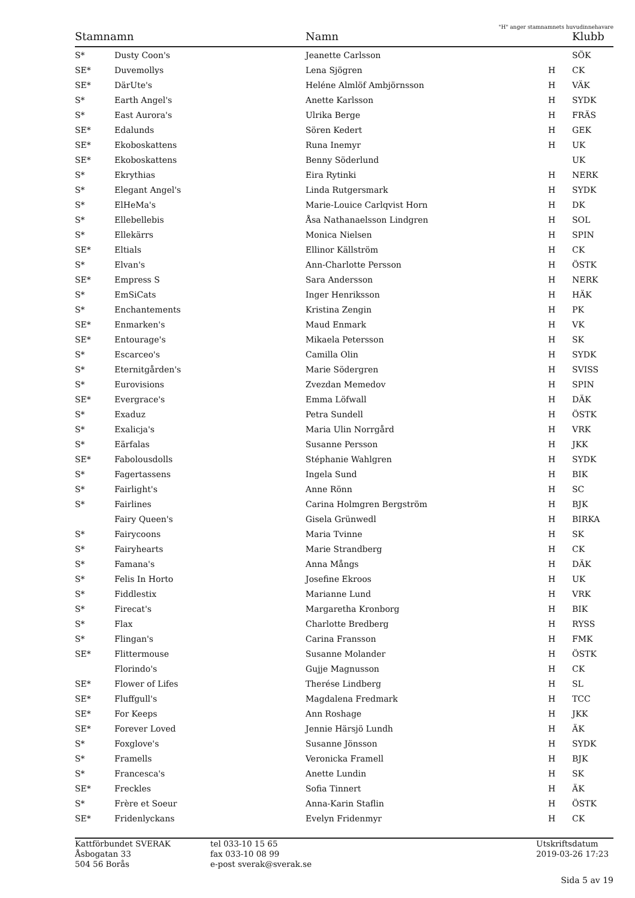"H" anger stamnamnets huvudinnehavare
| Stamnamn | | Namn | | Klubb |
| --- | --- | --- | --- | --- |
| S* | Dusty Coon's | Jeanette Carlsson | | SÖK |
| SE* | Duvemollys | Lena Sjögren | H | CK |
| SE* | DärUte's | Heléne Almlöf Ambjörnsson | H | VÄK |
| S* | Earth Angel's | Anette Karlsson | H | SYDK |
| S* | East Aurora's | Ulrika Berge | H | FRÄS |
| SE* | Edalunds | Sören Kedert | H | GEK |
| SE* | Ekoboskattens | Runa Inemyr | H | UK |
| SE* | Ekoboskattens | Benny Söderlund | | UK |
| S* | Ekrythias | Eira Rytinki | H | NERK |
| S* | Elegant Angel's | Linda Rutgersmark | H | SYDK |
| S* | ElHeMa's | Marie-Louice Carlqvist Horn | H | DK |
| S* | Ellebellebis | Åsa Nathanaelsson Lindgren | H | SOL |
| S* | Ellekärrs | Monica Nielsen | H | SPIN |
| SE* | Eltials | Ellinor Källström | H | CK |
| S* | Elvan's | Ann-Charlotte Persson | H | ÖSTK |
| SE* | Empress S | Sara Andersson | H | NERK |
| S* | EmSiCats | Inger Henriksson | H | HÄK |
| S* | Enchantements | Kristina Zengin | H | PK |
| SE* | Enmarken's | Maud Enmark | H | VK |
| SE* | Entourage's | Mikaela Petersson | H | SK |
| S* | Escarceo's | Camilla Olin | H | SYDK |
| S* | Eternitgården's | Marie Södergren | H | SVISS |
| S* | Eurovisions | Zvezdan Memedov | H | SPIN |
| SE* | Evergrace's | Emma Löfwall | H | DÄK |
| S* | Exaduz | Petra Sundell | H | ÖSTK |
| S* | Exalicja's | Maria Ulin Norrgård | H | VRK |
| S* | Eärfalas | Susanne Persson | H | JKK |
| SE* | Fabolousdolls | Stéphanie Wahlgren | H | SYDK |
| S* | Fagertassens | Ingela Sund | H | BIK |
| S* | Fairlight's | Anne Rönn | H | SC |
| S* | Fairlines | Carina Holmgren Bergström | H | BJK |
| | Fairy Queen's | Gisela Grünwedl | H | BIRKA |
| S* | Fairycoons | Maria Tvinne | H | SK |
| S* | Fairyhearts | Marie Strandberg | H | CK |
| S* | Famana's | Anna Mångs | H | DÄK |
| S* | Felis In Horto | Josefine Ekroos | H | UK |
| S* | Fiddlestix | Marianne Lund | H | VRK |
| S* | Firecat's | Margaretha Kronborg | H | BIK |
| S* | Flax | Charlotte Bredberg | H | RYSS |
| S* | Flingan's | Carina Fransson | H | FMK |
| SE* | Flittermouse | Susanne Molander | H | ÖSTK |
| | Florindo's | Gujje Magnusson | H | CK |
| SE* | Flower of Lifes | Therése Lindberg | H | SL |
| SE* | Fluffgull's | Magdalena Fredmark | H | TCC |
| SE* | For Keeps | Ann Roshage | H | JKK |
| SE* | Forever Loved | Jennie Härsjö Lundh | H | ÄK |
| S* | Foxglove's | Susanne Jönsson | H | SYDK |
| S* | Framells | Veronicka Framell | H | BJK |
| S* | Francesca's | Anette Lundin | H | SK |
| SE* | Freckles | Sofia Tinnert | H | ÄK |
| S* | Frère et Soeur | Anna-Karin Staflin | H | ÖSTK |
| SE* | Fridenlyckans | Evelyn Fridenmyr | H | CK |
Kattförbundet SVERAK Åsbogatan 33 504 56 Borås
tel 033-10 15 65 fax 033-10 08 99 e-post sverak@sverak.se
Utskriftsdatum 2019-03-26 17:23
Sida 5 av 19